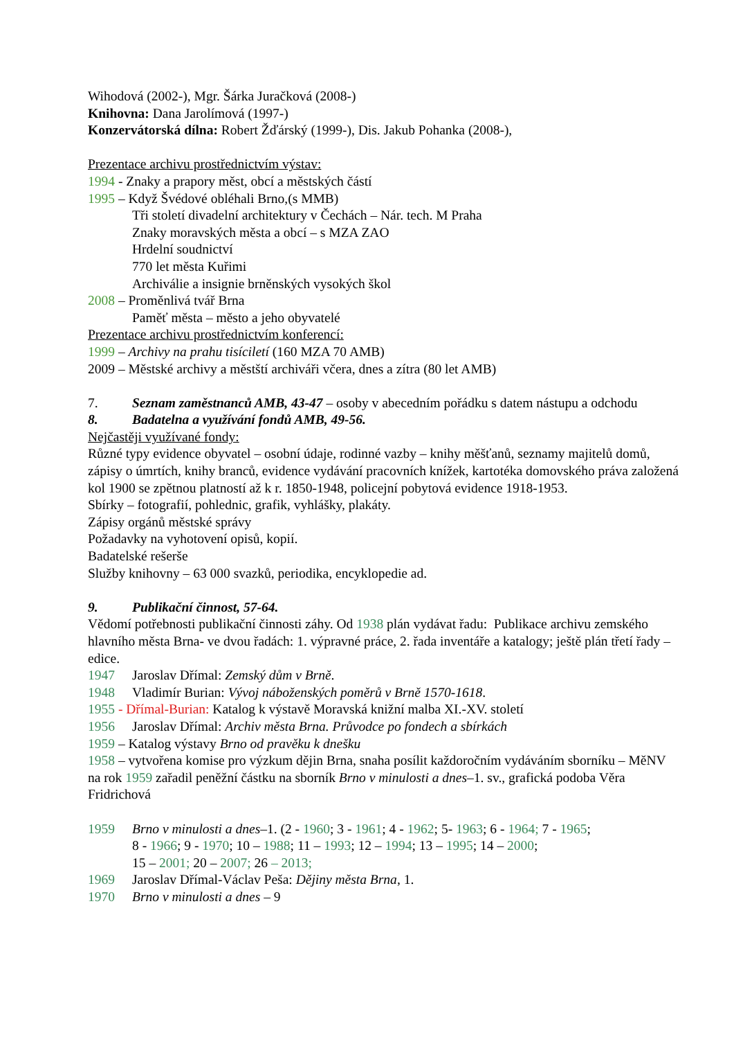Wihodová (2002-), Mgr. Šárka Juračková (2008-)
Knihovna: Dana Jarolímová (1997-)
Konzervátorská dílna: Robert Žďárský (1999-), Dis. Jakub Pohanka (2008-),
Prezentace archivu prostřednictvím výstav:
1994 - Znaky a prapory měst, obcí a městských částí
1995 – Když Švédové obléhali Brno,(s MMB)
Tři století divadelní architektury v Čechách – Nár. tech. M Praha
Znaky moravských města a obcí – s MZA ZAO
Hrdelní soudnictví
770 let města Kuřimi
Archiválie a insignie brněnských vysokých škol
2008 – Proměnlivá tvář Brna
Paměť města – město a jeho obyvatelé
Prezentace archivu prostřednictvím konferencí:
1999 – Archivy na prahu tisíciletí (160 MZA 70 AMB)
2009 – Městské archivy a městští archiváři včera, dnes a zítra (80 let AMB)
7. Seznam zaměstnanců AMB, 43-47 – osoby v abecedním pořádku s datem nástupu a odchodu
8. Badatelna a využívání fondů AMB, 49-56.
Nejčastěji využívané fondy:
Různé typy evidence obyvatel – osobní údaje, rodinné vazby – knihy měšťanů, seznamy majitelů domů, zápisy o úmrtích, knihy branců, evidence vydávání pracovních knížek, kartotéka domovského práva založená kol 1900 se zpětnou platností až k r. 1850-1948, policejní pobytová evidence 1918-1953.
Sbírky – fotografií, pohlednic, grafik, vyhlášky, plakáty.
Zápisy orgánů městské správy
Požadavky na vyhotovení opisů, kopií.
Badatelské rešerše
Služby knihovny – 63 000 svazků, periodika, encyklopedie ad.
9. Publikační činnost, 57-64.
Vědomí potřebnosti publikační činnosti záhy. Od 1938 plán vydávat řadu: Publikace archivu zemského hlavního města Brna- ve dvou řadách: 1. výpravné práce, 2. řada inventáře a katalogy; ještě plán třetí řady – edice.
1947 Jaroslav Dřímal: Zemský dům v Brně.
1948 Vladimír Burian: Vývoj náboženských poměrů v Brně 1570-1618.
1955 - Dřímal-Burian: Katalog k výstavě Moravská knižní malba XI.-XV. století
1956 Jaroslav Dřímal: Archiv města Brna. Průvodce po fondech a sbírkách
1959 – Katalog výstavy Brno od pravěku k dnešku
1958 – vytvořena komise pro výzkum dějin Brna, snaha posílit každoročním vydáváním sborníku – MěNV na rok 1959 zařadil peněžní částku na sborník Brno v minulosti a dnes–1. sv., grafická podoba Věra Fridrichová
1959 Brno v minulosti a dnes–1. (2 - 1960; 3 - 1961; 4 - 1962; 5- 1963; 6 - 1964; 7 - 1965;
8 - 1966; 9 - 1970; 10 – 1988; 11 – 1993; 12 – 1994; 13 – 1995; 14 – 2000;
15 – 2001; 20 – 2007; 26 – 2013;
1969 Jaroslav Dřímal-Václav Peša: Dějiny města Brna, 1.
1970 Brno v minulosti a dnes – 9